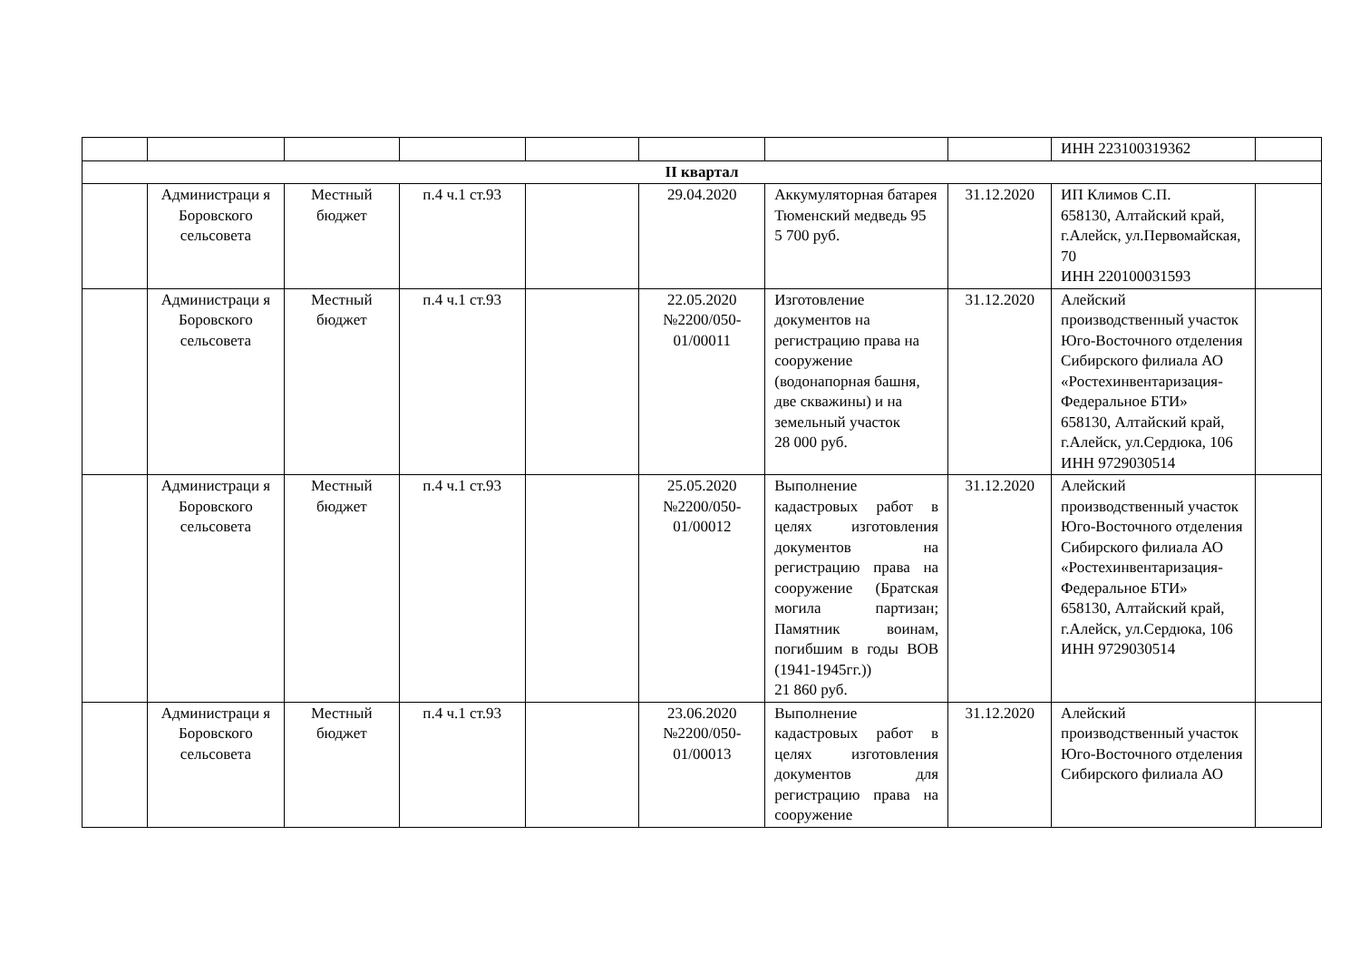| | | | | | | | | ИНН 223100319362 | |
| II квартал | | | | | | | | | |
| | Администраци я Боровского сельсовета | Местный бюджет | п.4 ч.1 ст.93 | | 29.04.2020 | Аккумуляторная батарея Тюменский медведь 95 5 700 руб. | 31.12.2020 | ИП Климов С.П. 658130, Алтайский край, г.Алейск, ул.Первомайская, 70 ИНН 220100031593 | |
| | Администраци я Боровского сельсовета | Местный бюджет | п.4 ч.1 ст.93 | | 22.05.2020 №2200/050-01/00011 | Изготовление документов на регистрацию права на сооружение (водонапорная башня, две скважины) и на земельный участок 28 000 руб. | 31.12.2020 | Алейский производственный участок Юго-Восточного отделения Сибирского филиала АО «Ростехинвентаризация-Федеральное БТИ» 658130, Алтайский край, г.Алейск, ул.Сердюка, 106 ИНН 9729030514 | |
| | Администраци я Боровского сельсовета | Местный бюджет | п.4 ч.1 ст.93 | | 25.05.2020 №2200/050-01/00012 | Выполнение кадастровых работ в целях изготовления документов на регистрацию права на сооружение (Братская могила партизан; Памятник воинам, погибшим в годы ВОВ (1941-1945гг.)) 21 860 руб. | 31.12.2020 | Алейский производственный участок Юго-Восточного отделения Сибирского филиала АО «Ростехинвентаризация-Федеральное БТИ» 658130, Алтайский край, г.Алейск, ул.Сердюка, 106 ИНН 9729030514 | |
| | Администраци я Боровского сельсовета | Местный бюджет | п.4 ч.1 ст.93 | | 23.06.2020 №2200/050-01/00013 | Выполнение кадастровых работ в целях изготовления документов для регистрацию права на сооружение | 31.12.2020 | Алейский производственный участок Юго-Восточного отделения Сибирского филиала АО | |